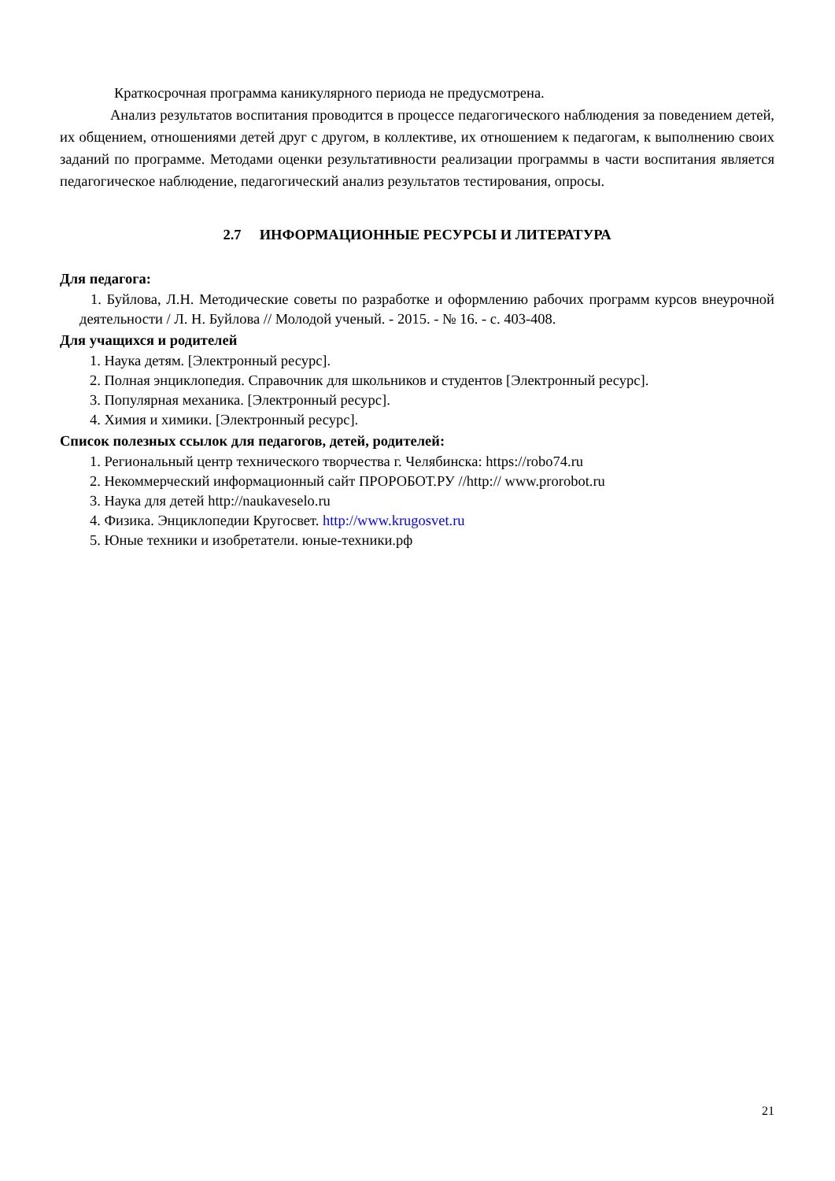Краткосрочная программа каникулярного периода не предусмотрена.
Анализ результатов воспитания проводится в процессе педагогического наблюдения за поведением детей, их общением, отношениями детей друг с другом, в коллективе, их отношением к педагогам, к выполнению своих заданий по программе. Методами оценки результативности реализации программы в части воспитания является педагогическое наблюдение, педагогический анализ результатов тестирования, опросы.
2.7 ИНФОРМАЦИОННЫЕ РЕСУРСЫ И ЛИТЕРАТУРА
Для педагога:
1. Буйлова, Л.Н. Методические советы по разработке и оформлению рабочих программ курсов внеурочной деятельности / Л. Н. Буйлова // Молодой ученый. - 2015. - № 16. - с. 403-408.
Для учащихся и родителей
1. Наука детям. [Электронный ресурс].
2. Полная энциклопедия. Справочник для школьников и студентов [Электронный ресурс].
3. Популярная механика. [Электронный ресурс].
4. Химия и химики. [Электронный ресурс].
Список полезных ссылок для педагогов, детей, родителей:
1. Региональный центр технического творчества г. Челябинска: https://robo74.ru
2. Некоммерческий информационный сайт ПРОРОБОТ.РУ //http:// www.prorobot.ru
3. Наука для детей http://naukaveselo.ru
4. Физика. Энциклопедии Кругосвет. http://www.krugosvet.ru
5. Юные техники и изобретатели. юные-техники.рф
21